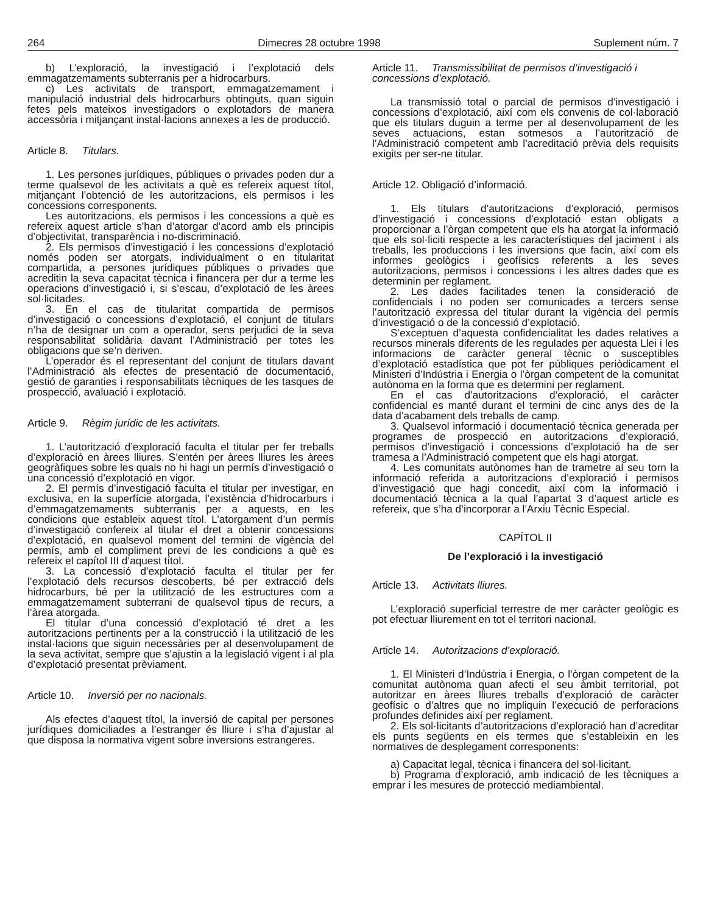264 Dimecres 28 octubre 1998 Suplement núm. 7
b) L’exploració, la investigació i l’explotació dels emmagatzemaments subterranis per a hidrocarburs.
c) Les activitats de transport, emmagatzemament i manipulació industrial dels hidrocarburs obtinguts, quan siguin fetes pels mateixos investigadors o explotadors de manera accessòria i mitjançant instal·lacions annexes a les de producció.
Article 8. Titulars.
1. Les persones jurídiques, públiques o privades poden dur a terme qualsevol de les activitats a què es refereix aquest títol, mitjançant l’obtenció de les autoritzacions, els permisos i les concessions corresponents.
Les autoritzacions, els permisos i les concessions a què es refereix aquest article s’han d’atorgar d’acord amb els principis d’objectivitat, transparència i no-discriminació.
2. Els permisos d’investigació i les concessions d’explotació només poden ser atorgats, individualment o en titularitat compartida, a persones jurídiques públiques o privades que acreditin la seva capacitat tècnica i financera per dur a terme les operacions d’investigació i, si s’escau, d’explotació de les àrees sol·licitades.
3. En el cas de titularitat compartida de permisos d’investigació o concessions d’explotació, el conjunt de titulars n’ha de designar un com a operador, sens perjudici de la seva responsabilitat solidària davant l’Administració per totes les obligacions que se’n deriven.
L’operador és el representant del conjunt de titulars davant l’Administració als efectes de presentació de documentació, gestió de garanties i responsabilitats tècniques de les tasques de prospecció, avaluació i explotació.
Article 9. Règim jurídic de les activitats.
1. L’autorització d’exploració faculta el titular per fer treballs d’exploració en àrees lliures. S’entén per àrees lliures les àrees geogràfiques sobre les quals no hi hagi un permís d’investigació o una concessió d’explotació en vigor.
2. El permís d’investigació faculta el titular per investigar, en exclusiva, en la superfície atorgada, l’existència d’hidrocarburs i d’emmagatzemaments subterranis per a aquests, en les condicions que estableix aquest títol. L’atorgament d’un permís d’investigació confereix al titular el dret a obtenir concessions d’explotació, en qualsevol moment del termini de vigència del permís, amb el compliment previ de les condicions a què es refereix el capítol III d’aquest títol.
3. La concessió d’explotació faculta el titular per fer l’explotació dels recursos descoberts, bé per extracció dels hidrocarburs, bé per la utilització de les estructures com a emmagatzemament subterrani de qualsevol tipus de recurs, a l’àrea atorgada.
El titular d’una concessió d’explotació té dret a les autoritzacions pertinents per a la construcció i la utilització de les instal·lacions que siguin necessàries per al desenvolupament de la seva activitat, sempre que s’ajustin a la legislació vigent i al pla d’explotació presentat prèviament.
Article 10. Inversió per no nacionals.
Als efectes d’aquest títol, la inversió de capital per persones jurídiques domiciliades a l’estranger és lliure i s’ha d’ajustar al que disposa la normativa vigent sobre inversions estrangeres.
Article 11. Transmissibilitat de permisos d’investigació i concessions d’explotació.
La transmissió total o parcial de permisos d’investigació i concessions d’explotació, així com els convenis de col·laboració que els titulars duguin a terme per al desenvolupament de les seves actuacions, estan sotmesos a l’autorització de l’Administració competent amb l’acreditació prèvia dels requisits exigits per ser-ne titular.
Article 12. Obligació d’informació.
1. Els titulars d’autoritzacions d’exploració, permisos d’investigació i concessions d’explotació estan obligats a proporcionar a l’òrgan competent que els ha atorgat la informació que els sol·liciti respecte a les característiques del jaciment i als treballs, les produccions i les inversions que facin, així com els informes geològics i geofísics referents a les seves autoritzacions, permisos i concessions i les altres dades que es determinin per reglament.
2. Les dades facilitades tenen la consideració de confidencials i no poden ser comunicades a tercers sense l’autorització expressa del titular durant la vigència del permís d’investigació o de la concessió d’explotació.
S’exceptuen d’aquesta confidencialitat les dades relatives a recursos minerals diferents de les regulades per aquesta Llei i les informacions de caràcter general tècnic o susceptibles d’explotació estadística que pot fer públiques periòdicament el Ministeri d’Indústria i Energia o l’òrgan competent de la comunitat autònoma en la forma que es determini per reglament.
En el cas d’autoritzacions d’exploració, el caràcter confidencial es manté durant el termini de cinc anys des de la data d’acabament dels treballs de camp.
3. Qualsevol informació i documentació tècnica generada per programes de prospecció en autoritzacions d’exploració, permisos d’investigació i concessions d’explotació ha de ser tramesa a l’Administració competent que els hagi atorgat.
4. Les comunitats autònomes han de trametre al seu torn la informació referida a autoritzacions d’exploració i permisos d’investigació que hagi concedit, així com la informació i documentació tècnica a la qual l’apartat 3 d’aquest article es refereix, que s’ha d’incorporar a l’Arxiu Tècnic Especial.
CAPÍTOL II
De l’exploració i la investigació
Article 13. Activitats lliures.
L’exploració superficial terrestre de mer caràcter geològic es pot efectuar lliurement en tot el territori nacional.
Article 14. Autoritzacions d’exploració.
1. El Ministeri d’Indústria i Energia, o l’òrgan competent de la comunitat autònoma quan afecti el seu àmbit territorial, pot autoritzar en àrees lliures treballs d’exploració de caràcter geofísic o d’altres que no impliquin l’execució de perforacions profundes definides així per reglament.
2. Els sol·licitants d’autoritzacions d’exploració han d’acreditar els punts següents en els termes que s’estableixin en les normatives de desplegament corresponents:
a) Capacitat legal, tècnica i financera del sol·licitant.
b) Programa d’exploració, amb indicació de les tècniques a emprar i les mesures de protecció mediambiental.